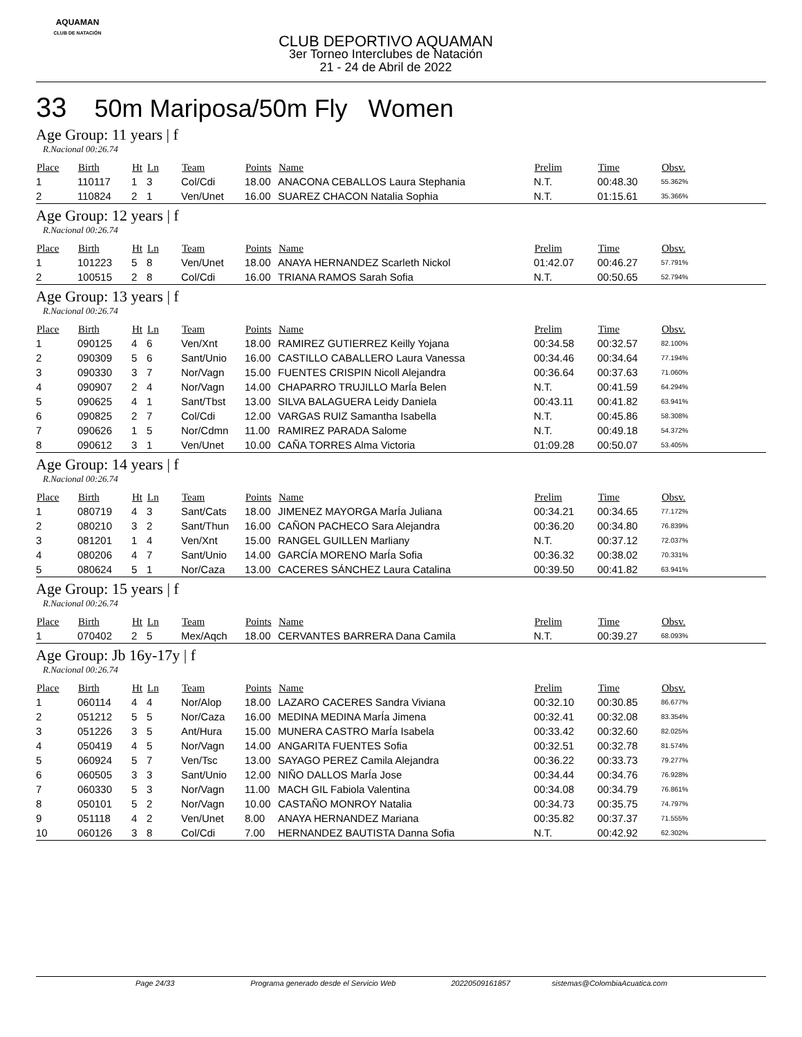AQUAMAN
CLUB DE NATACIÓN
CLUB DEPORTIVO AQUAMAN
3er Torneo Interclubes de Natación
21 - 24 de Abril de 2022
33 50m Mariposa/50m Fly Women
Age Group: 11 years | f
R.Nacional 00:26.74
| Place | Birth | Ht | Ln | Team | Points | Name | Prelim | Time | Obsv. |
| --- | --- | --- | --- | --- | --- | --- | --- | --- | --- |
| 1 | 110117 | 1 | 3 | Col/Cdi | 18.00 | ANACONA CEBALLOS Laura Stephania | N.T. | 00:48.30 | 55.362% |
| 2 | 110824 | 2 | 1 | Ven/Unet | 16.00 | SUAREZ CHACON Natalia Sophia | N.T. | 01:15.61 | 35.366% |
Age Group: 12 years | f
R.Nacional 00:26.74
| Place | Birth | Ht | Ln | Team | Points | Name | Prelim | Time | Obsv. |
| --- | --- | --- | --- | --- | --- | --- | --- | --- | --- |
| 1 | 101223 | 5 | 8 | Ven/Unet | 18.00 | ANAYA HERNANDEZ Scarleth Nickol | 01:42.07 | 00:46.27 | 57.791% |
| 2 | 100515 | 2 | 8 | Col/Cdi | 16.00 | TRIANA RAMOS Sarah Sofia | N.T. | 00:50.65 | 52.794% |
Age Group: 13 years | f
R.Nacional 00:26.74
| Place | Birth | Ht | Ln | Team | Points | Name | Prelim | Time | Obsv. |
| --- | --- | --- | --- | --- | --- | --- | --- | --- | --- |
| 1 | 090125 | 4 | 6 | Ven/Xnt | 18.00 | RAMIREZ GUTIERREZ Keilly Yojana | 00:34.58 | 00:32.57 | 82.100% |
| 2 | 090309 | 5 | 6 | Sant/Unio | 16.00 | CASTILLO CABALLERO Laura Vanessa | 00:34.46 | 00:34.64 | 77.194% |
| 3 | 090330 | 3 | 7 | Nor/Vagn | 15.00 | FUENTES CRISPIN Nicoll Alejandra | 00:36.64 | 00:37.63 | 71.060% |
| 4 | 090907 | 2 | 4 | Nor/Vagn | 14.00 | CHAPARRO TRUJILLO MarÍa Belen | N.T. | 00:41.59 | 64.294% |
| 5 | 090625 | 4 | 1 | Sant/Tbst | 13.00 | SILVA BALAGUERA Leidy Daniela | 00:43.11 | 00:41.82 | 63.941% |
| 6 | 090825 | 2 | 7 | Col/Cdi | 12.00 | VARGAS RUIZ Samantha Isabella | N.T. | 00:45.86 | 58.308% |
| 7 | 090626 | 1 | 5 | Nor/Cdmn | 11.00 | RAMIREZ PARADA Salome | N.T. | 00:49.18 | 54.372% |
| 8 | 090612 | 3 | 1 | Ven/Unet | 10.00 | CAÑA TORRES Alma Victoria | 01:09.28 | 00:50.07 | 53.405% |
Age Group: 14 years | f
R.Nacional 00:26.74
| Place | Birth | Ht | Ln | Team | Points | Name | Prelim | Time | Obsv. |
| --- | --- | --- | --- | --- | --- | --- | --- | --- | --- |
| 1 | 080719 | 4 | 3 | Sant/Cats | 18.00 | JIMENEZ MAYORGA MarÍa Juliana | 00:34.21 | 00:34.65 | 77.172% |
| 2 | 080210 | 3 | 2 | Sant/Thun | 16.00 | CAÑON PACHECO Sara Alejandra | 00:36.20 | 00:34.80 | 76.839% |
| 3 | 081201 | 1 | 4 | Ven/Xnt | 15.00 | RANGEL GUILLEN Marliany | N.T. | 00:37.12 | 72.037% |
| 4 | 080206 | 4 | 7 | Sant/Unio | 14.00 | GARCÍA MORENO MarÍa Sofia | 00:36.32 | 00:38.02 | 70.331% |
| 5 | 080624 | 5 | 1 | Nor/Caza | 13.00 | CACERES SÁNCHEZ Laura Catalina | 00:39.50 | 00:41.82 | 63.941% |
Age Group: 15 years | f
R.Nacional 00:26.74
| Place | Birth | Ht | Ln | Team | Points | Name | Prelim | Time | Obsv. |
| --- | --- | --- | --- | --- | --- | --- | --- | --- | --- |
| 1 | 070402 | 2 | 5 | Mex/Aqch | 18.00 | CERVANTES BARRERA Dana Camila | N.T. | 00:39.27 | 68.093% |
Age Group: Jb 16y-17y | f
R.Nacional 00:26.74
| Place | Birth | Ht | Ln | Team | Points | Name | Prelim | Time | Obsv. |
| --- | --- | --- | --- | --- | --- | --- | --- | --- | --- |
| 1 | 060114 | 4 | 4 | Nor/Alop | 18.00 | LAZARO CACERES Sandra Viviana | 00:32.10 | 00:30.85 | 86.677% |
| 2 | 051212 | 5 | 5 | Nor/Caza | 16.00 | MEDINA MEDINA MarÍa Jimena | 00:32.41 | 00:32.08 | 83.354% |
| 3 | 051226 | 3 | 5 | Ant/Hura | 15.00 | MUNERA CASTRO MarÍa Isabela | 00:33.42 | 00:32.60 | 82.025% |
| 4 | 050419 | 4 | 5 | Nor/Vagn | 14.00 | ANGARITA FUENTES Sofia | 00:32.51 | 00:32.78 | 81.574% |
| 5 | 060924 | 5 | 7 | Ven/Tsc | 13.00 | SAYAGO PEREZ Camila Alejandra | 00:36.22 | 00:33.73 | 79.277% |
| 6 | 060505 | 3 | 3 | Sant/Unio | 12.00 | NIÑO DALLOS MarÍa Jose | 00:34.44 | 00:34.76 | 76.928% |
| 7 | 060330 | 5 | 3 | Nor/Vagn | 11.00 | MACH GIL Fabiola Valentina | 00:34.08 | 00:34.79 | 76.861% |
| 8 | 050101 | 5 | 2 | Nor/Vagn | 10.00 | CASTAÑO MONROY Natalia | 00:34.73 | 00:35.75 | 74.797% |
| 9 | 051118 | 4 | 2 | Ven/Unet | 8.00 | ANAYA HERNANDEZ Mariana | 00:35.82 | 00:37.37 | 71.555% |
| 10 | 060126 | 3 | 8 | Col/Cdi | 7.00 | HERNANDEZ BAUTISTA Danna Sofia | N.T. | 00:42.92 | 62.302% |
Page 24/33 Programa generado desde el Servicio Web 20220509161857 sistemas@ColombiaAcuatica.com